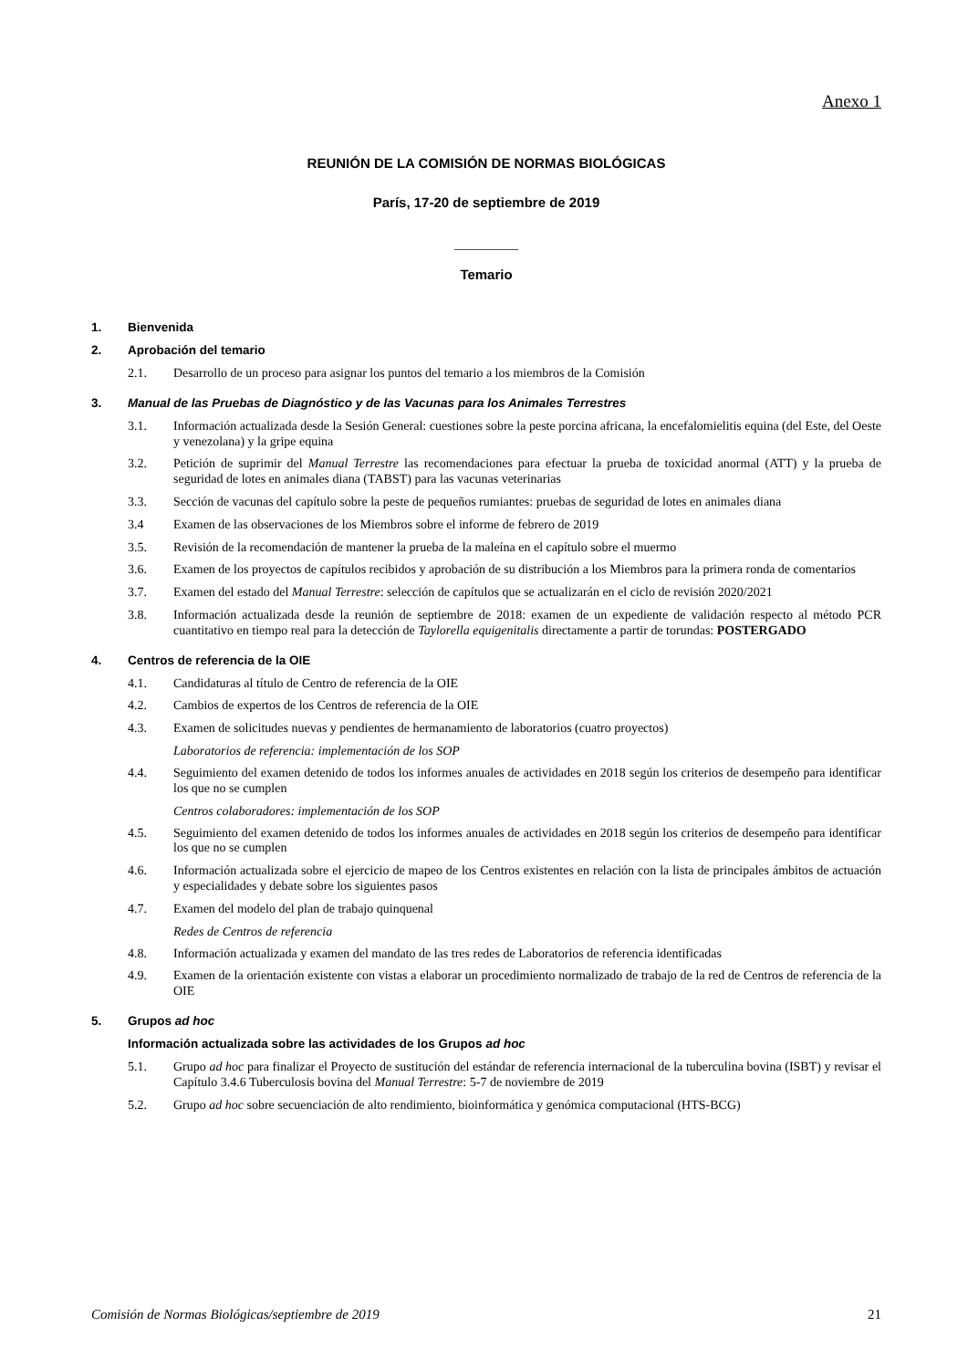Anexo 1
REUNIÓN DE LA COMISIÓN DE NORMAS BIOLÓGICAS
París, 17-20 de septiembre de 2019
__________
Temario
1. Bienvenida
2. Aprobación del temario
2.1. Desarrollo de un proceso para asignar los puntos del temario a los miembros de la Comisión
3. Manual de las Pruebas de Diagnóstico y de las Vacunas para los Animales Terrestres
3.1. Información actualizada desde la Sesión General: cuestiones sobre la peste porcina africana, la encefalomielitis equina (del Este, del Oeste y venezolana) y la gripe equina
3.2. Petición de suprimir del Manual Terrestre las recomendaciones para efectuar la prueba de toxicidad anormal (ATT) y la prueba de seguridad de lotes en animales diana (TABST) para las vacunas veterinarias
3.3. Sección de vacunas del capítulo sobre la peste de pequeños rumiantes: pruebas de seguridad de lotes en animales diana
3.4 Examen de las observaciones de los Miembros sobre el informe de febrero de 2019
3.5. Revisión de la recomendación de mantener la prueba de la maleína en el capítulo sobre el muermo
3.6. Examen de los proyectos de capítulos recibidos y aprobación de su distribución a los Miembros para la primera ronda de comentarios
3.7. Examen del estado del Manual Terrestre: selección de capítulos que se actualizarán en el ciclo de revisión 2020/2021
3.8. Información actualizada desde la reunión de septiembre de 2018: examen de un expediente de validación respecto al método PCR cuantitativo en tiempo real para la detección de Taylorella equigenitalis directamente a partir de torundas: POSTERGADO
4. Centros de referencia de la OIE
4.1. Candidaturas al título de Centro de referencia de la OIE
4.2. Cambios de expertos de los Centros de referencia de la OIE
4.3. Examen de solicitudes nuevas y pendientes de hermanamiento de laboratorios (cuatro proyectos)
Laboratorios de referencia: implementación de los SOP
4.4. Seguimiento del examen detenido de todos los informes anuales de actividades en 2018 según los criterios de desempeño para identificar los que no se cumplen
Centros colaboradores: implementación de los SOP
4.5. Seguimiento del examen detenido de todos los informes anuales de actividades en 2018 según los criterios de desempeño para identificar los que no se cumplen
4.6. Información actualizada sobre el ejercicio de mapeo de los Centros existentes en relación con la lista de principales ámbitos de actuación y especialidades y debate sobre los siguientes pasos
4.7. Examen del modelo del plan de trabajo quinquenal
Redes de Centros de referencia
4.8. Información actualizada y examen del mandato de las tres redes de Laboratorios de referencia identificadas
4.9. Examen de la orientación existente con vistas a elaborar un procedimiento normalizado de trabajo de la red de Centros de referencia de la OIE
5. Grupos ad hoc
Información actualizada sobre las actividades de los Grupos ad hoc
5.1. Grupo ad hoc para finalizar el Proyecto de sustitución del estándar de referencia internacional de la tuberculina bovina (ISBT) y revisar el Capítulo 3.4.6 Tuberculosis bovina del Manual Terrestre: 5-7 de noviembre de 2019
5.2. Grupo ad hoc sobre secuenciación de alto rendimiento, bioinformática y genómica computacional (HTS-BCG)
Comisión de Normas Biológicas/septiembre de 2019 21